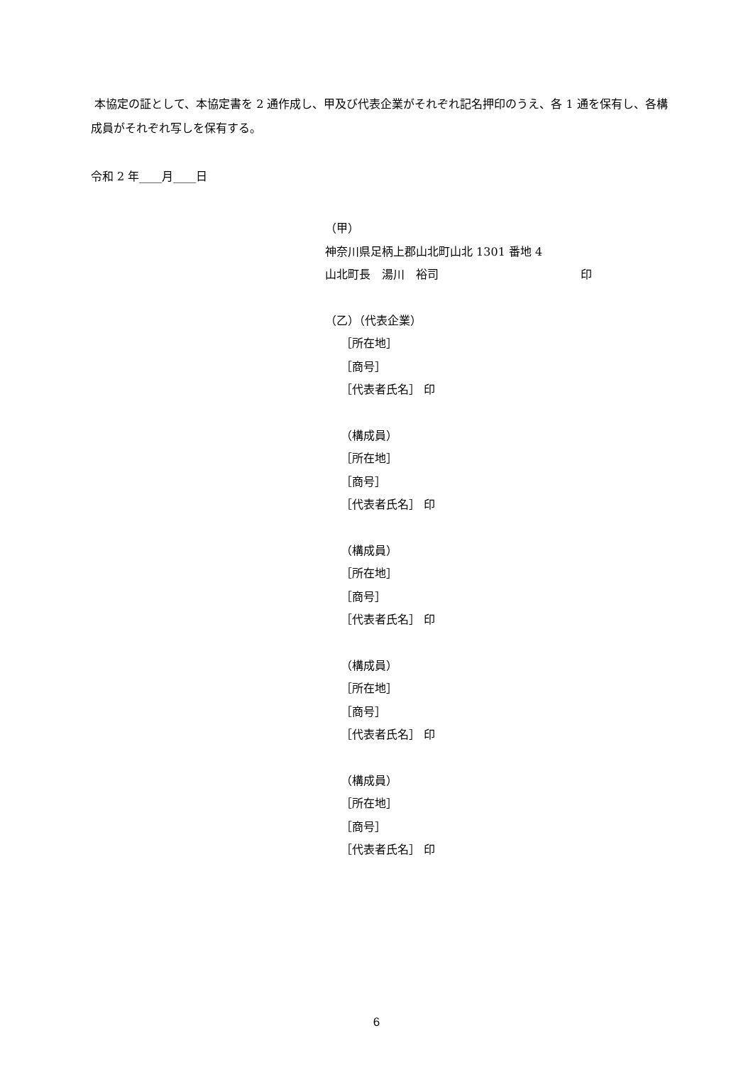本協定の証として、本協定書を 2 通作成し、甲及び代表企業がそれぞれ記名押印のうえ、各 1 通を保有し、各構成員がそれぞれ写しを保有する。
令和 2 年____月____日
（甲）
神奈川県足柄上郡山北町山北 1301 番地 4
山北町長　湯川　裕司 印
（乙）（代表企業）
［所在地］
［商号］
［代表者氏名］ 印
（構成員）
［所在地］
［商号］
［代表者氏名］ 印
（構成員）
［所在地］
［商号］
［代表者氏名］ 印
（構成員）
［所在地］
［商号］
［代表者氏名］ 印
（構成員）
［所在地］
［商号］
［代表者氏名］ 印
6